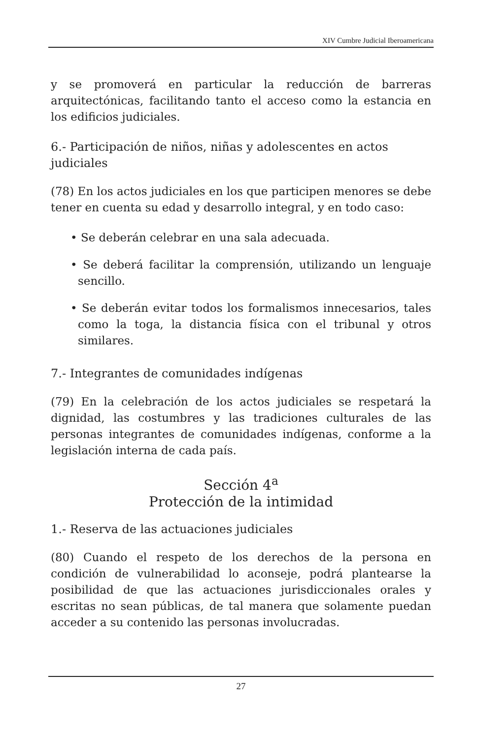XIV Cumbre Judicial Iberoamericana
y se promoverá en particular la reducción de barreras arquitectónicas, facilitando tanto el acceso como la estancia en los edificios judiciales.
6.- Participación de niños, niñas y adolescentes en actos judiciales
(78) En los actos judiciales en los que participen menores se debe tener en cuenta su edad y desarrollo integral, y en todo caso:
• Se deberán celebrar en una sala adecuada.
• Se deberá facilitar la comprensión, utilizando un lenguaje sencillo.
• Se deberán evitar todos los formalismos innecesarios, tales como la toga, la distancia física con el tribunal y otros similares.
7.- Integrantes de comunidades indígenas
(79) En la celebración de los actos judiciales se respetará la dignidad, las costumbres y las tradiciones culturales de las personas integrantes de comunidades indígenas, conforme a la legislación interna de cada país.
Sección 4<sup>a</sup>
Protección de la intimidad
1.- Reserva de las actuaciones judiciales
(80) Cuando el respeto de los derechos de la persona en condición de vulnerabilidad lo aconseje, podrá plantearse la posibilidad de que las actuaciones jurisdiccionales orales y escritas no sean públicas, de tal manera que solamente puedan acceder a su contenido las personas involucradas.
27